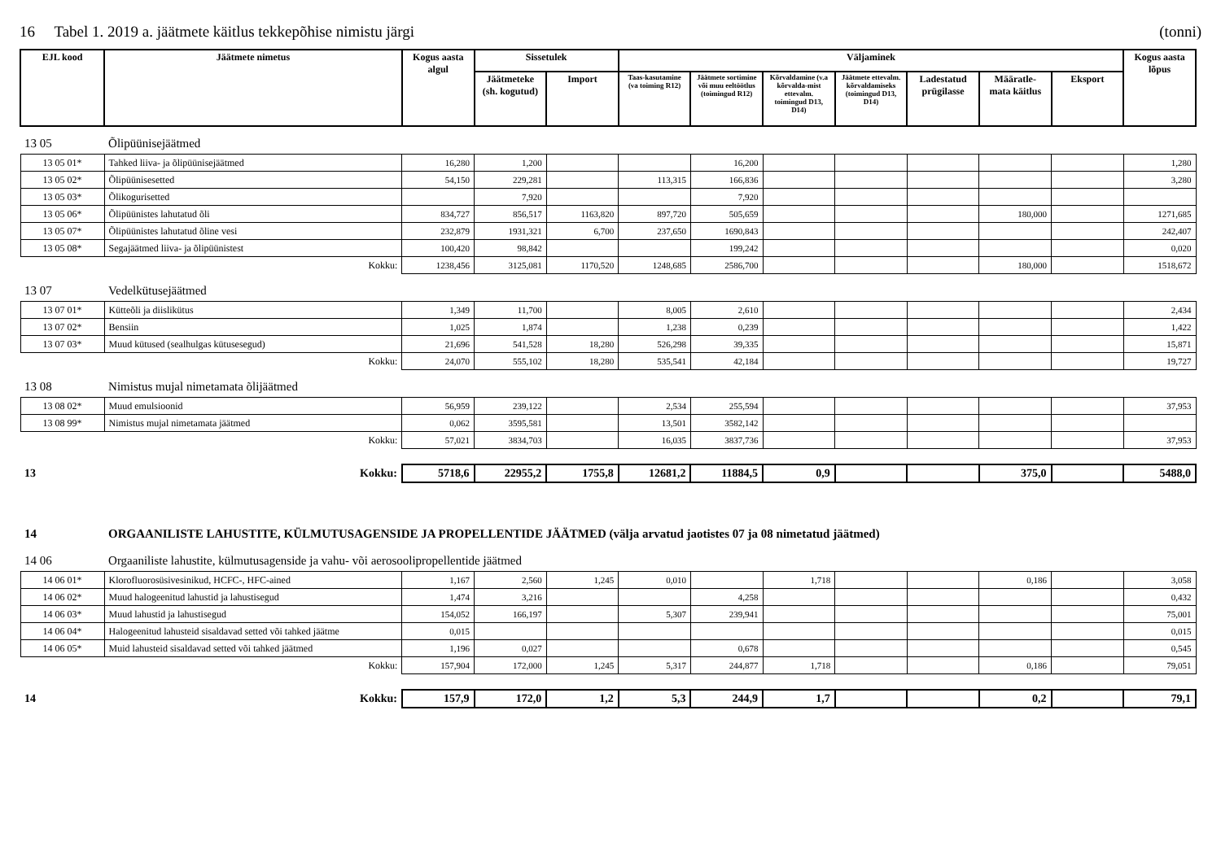16 Tabel 1. 2019 a. jäätmete käitlus tekkepõhise nimistu järgi (tonni)
| EJL kood | Jäätmete nimetus | Kogus aasta algul | Sissetulek | | Väljaminek | | | | | | | Kogus aasta lõpus |
| --- | --- | --- | --- | --- | --- | --- | --- | --- | --- | --- | --- | --- |
| | | | Jäätmeteke (sh. kogutud) | Import | Taas-kasutamine (va toiming R12) | Jäätmete sortimine või muu eeltöötlus (toimingud R12) | Kõrvaldamine (v.a kõrvalda-mist ettevalm. toimingud D13, D14) | Jäätmete ettevalm. kõrvaldamiseks (toimingud D13, D14) | Ladestatud prügilasse | Määratle-mata käitlus | Eksport | |
| 13 05 | Õlipüünisejäätmed | | | | | | | | | | | |
| 13 05 01* | Tahked liiva- ja õlipüünisejäätmed | 16,280 | 1,200 | | | 16,200 | | | | | | 1,280 |
| 13 05 02* | Õlipüünisesetted | 54,150 | 229,281 | | 113,315 | 166,836 | | | | | | 3,280 |
| 13 05 03* | Õlikogurisetted | | 7,920 | | | 7,920 | | | | | | |
| 13 05 06* | Õlipüünistes lahutatud õli | 834,727 | 856,517 | 1163,820 | 897,720 | 505,659 | | | | 180,000 | | 1271,685 |
| 13 05 07* | Õlipüünistes lahutatud õline vesi | 232,879 | 1931,321 | 6,700 | 237,650 | 1690,843 | | | | | | 242,407 |
| 13 05 08* | Segajäätmed liiva- ja õlipüünistest | 100,420 | 98,842 | | | 199,242 | | | | | | 0,020 |
| | Kokku: | 1238,456 | 3125,081 | 1170,520 | 1248,685 | 2586,700 | | | | 180,000 | | 1518,672 |
| 13 07 | Vedelkütusejäätmed | | | | | | | | | | | |
| 13 07 01* | Kütteõli ja diislikütus | 1,349 | 11,700 | | 8,005 | 2,610 | | | | | | 2,434 |
| 13 07 02* | Bensiin | 1,025 | 1,874 | | 1,238 | 0,239 | | | | | | 1,422 |
| 13 07 03* | Muud kütused (sealhulgas kütusesegud) | 21,696 | 541,528 | 18,280 | 526,298 | 39,335 | | | | | | 15,871 |
| | Kokku: | 24,070 | 555,102 | 18,280 | 535,541 | 42,184 | | | | | | 19,727 |
| 13 08 | Nimistus mujal nimetamata õlijäätmed | | | | | | | | | | | |
| 13 08 02* | Muud emulsioonid | 56,959 | 239,122 | | 2,534 | 255,594 | | | | | | 37,953 |
| 13 08 99* | Nimistus mujal nimetamata jäätmed | 0,062 | 3595,581 | | 13,501 | 3582,142 | | | | | | |
| | Kokku: | 57,021 | 3834,703 | | 16,035 | 3837,736 | | | | | | 37,953 |
| 13 | Kokku: | 5718,6 | 22955,2 | 1755,8 | 12681,2 | 11884,5 | 0,9 | | | 375,0 | | 5488,0 |
| 14 | ORGAANILISTE LAHUSTITE, KÜLMUTUSAGENSIDE JA PROPELLENTIDE JÄÄTMED (välja arvatud jaotistes 07 ja 08 nimetatud jäätmed) | | | | | | | | | | | |
| 14 06 | Orgaaniliste lahustite, külmutusagenside ja vahu- või aerosoolipropellentide jäätmed | | | | | | | | | | | |
| 14 06 01* | Klorofluorosüsivesinikud, HCFC-, HFC-ained | 1,167 | 2,560 | 1,245 | 0,010 | | 1,718 | | | 0,186 | | 3,058 |
| 14 06 02* | Muud halogeenitud lahustid ja lahustisegud | 1,474 | 3,216 | | | 4,258 | | | | | | 0,432 |
| 14 06 03* | Muud lahustid ja lahustisegud | 154,052 | 166,197 | | 5,307 | 239,941 | | | | | | 75,001 |
| 14 06 04* | Halogeenitud lahusteid sisaldavad setted või tahked jäätme | 0,015 | | | | | | | | | | 0,015 |
| 14 06 05* | Muid lahusteid sisaldavad setted või tahked jäätmed | 1,196 | 0,027 | | | 0,678 | | | | | | 0,545 |
| | Kokku: | 157,904 | 172,000 | 1,245 | 5,317 | 244,877 | 1,718 | | | 0,186 | | 79,051 |
| 14 | Kokku: | 157,9 | 172,0 | 1,2 | 5,3 | 244,9 | 1,7 | | | 0,2 | | 79,1 |